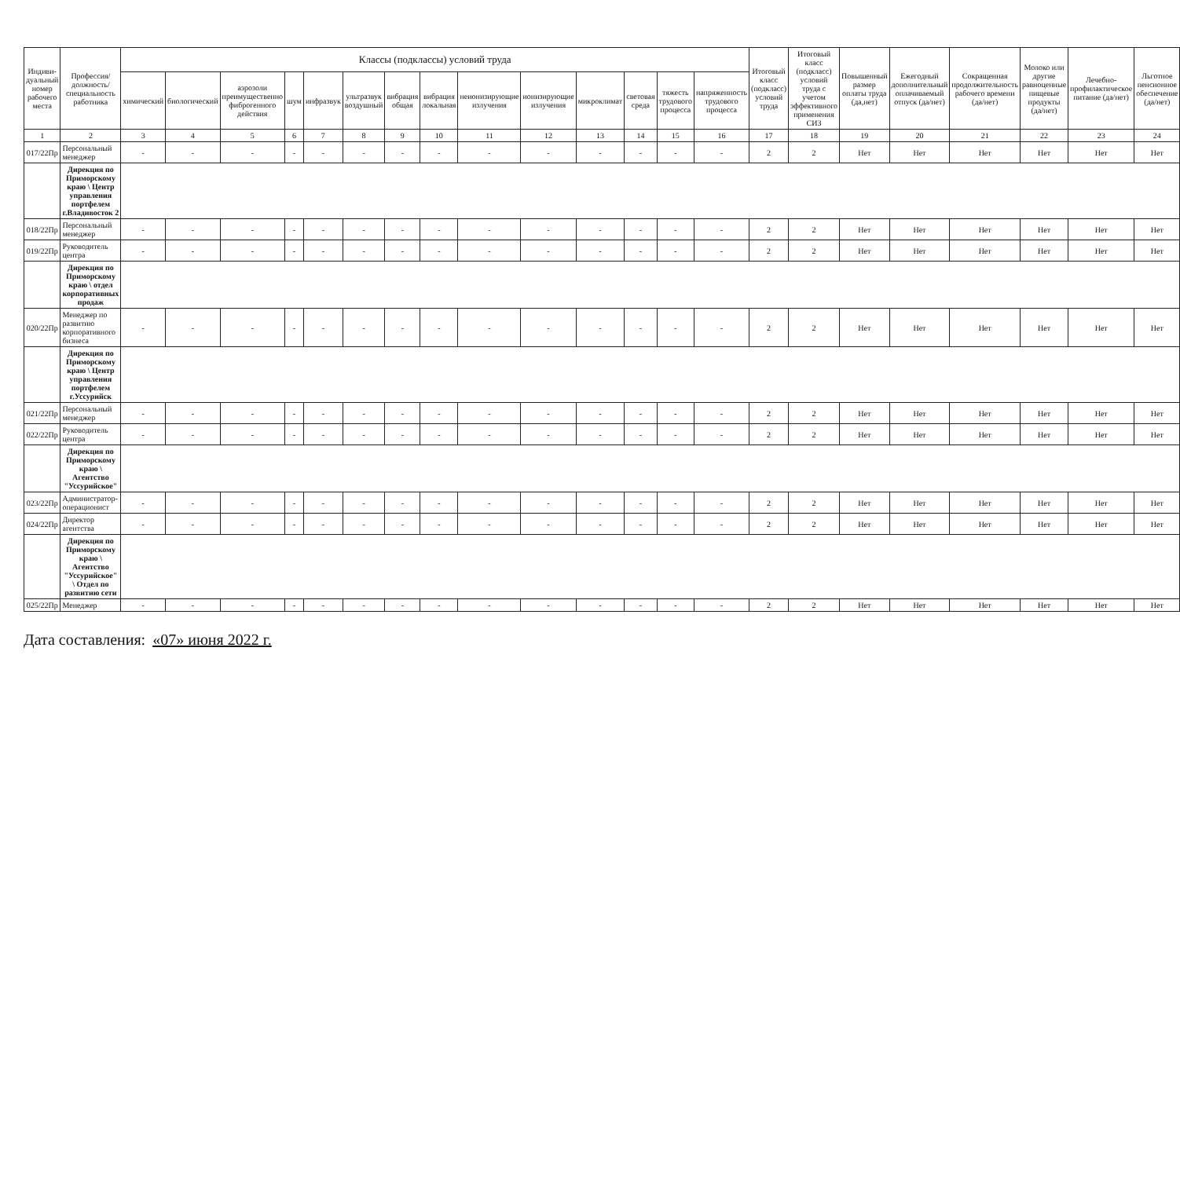| Индиви-дуальный номер рабочего места | Профессия/ должность/ специальность работника | Классы (подклассы) условий труда | | | | | | | | | | | | | | Итоговый класс (подкласс) условий труда | Итоговый класс (подкласс) условий труда с учетом эффективного применения СИЗ | Повышенный размер оплаты труда (да,нет) | Ежегодный дополнительный оплачиваемый отпуск (да/нет) | Сокращенная продолжительность рабочего времени (да/нет) | Молоко или другие равноценные пищевые продукты (да/нет) | Лечебно-профилактическое питание (да/нет) | Льготное пенсионное обеспечение (да/нет) |
| --- | --- | --- | --- | --- | --- | --- | --- | --- | --- | --- | --- | --- | --- | --- | --- | --- | --- | --- | --- | --- | --- | --- | --- |
| | | химический | биологический | аэрозоли преимущественно фиброгенного действия | шум | инфразвук | ультразвук воздушный | вибрация общая | вибрация локальная | неионизирующие излучения | ионизирующие излучения | микроклимат | световая среда | тяжесть трудового процесса | напряженность трудового процесса | | | | | | | | |
| 1 | 2 | 3 | 4 | 5 | 6 | 7 | 8 | 9 | 10 | 11 | 12 | 13 | 14 | 15 | 16 | 17 | 18 | 19 | 20 | 21 | 22 | 23 | 24 |
| 017/22Пр | Персональный менеджер | - | - | - | - | - | - | - | - | - | - | - | - | - | - | 2 | 2 | Нет | Нет | Нет | Нет | Нет | Нет |
| | Дирекция по Приморскому краю \ Центр управления портфелем г.Владивосток 2 | | | | | | | | | | | | | | | | | | | | | | |
| 018/22Пр | Персональный менеджер | - | - | - | - | - | - | - | - | - | - | - | - | - | - | 2 | 2 | Нет | Нет | Нет | Нет | Нет | Нет |
| 019/22Пр | Руководитель центра | - | - | - | - | - | - | - | - | - | - | - | - | - | - | 2 | 2 | Нет | Нет | Нет | Нет | Нет | Нет |
| | Дирекция по Приморскому краю \ отдел корпоративных продаж | | | | | | | | | | | | | | | | | | | | | | |
| 020/22Пр | Менеджер по развитию корпоративного бизнеса | - | - | - | - | - | - | - | - | - | - | - | - | - | - | 2 | 2 | Нет | Нет | Нет | Нет | Нет | Нет |
| | Дирекция по Приморскому краю \ Центр управления портфелем г.Уссурийск | | | | | | | | | | | | | | | | | | | | | | |
| 021/22Пр | Персональный менеджер | - | - | - | - | - | - | - | - | - | - | - | - | - | - | 2 | 2 | Нет | Нет | Нет | Нет | Нет | Нет |
| 022/22Пр | Руководитель центра | - | - | - | - | - | - | - | - | - | - | - | - | - | - | 2 | 2 | Нет | Нет | Нет | Нет | Нет | Нет |
| | Дирекция по Приморскому краю \ Агентство "Уссурийское" | | | | | | | | | | | | | | | | | | | | | | |
| 023/22Пр | Администратор-операционист | - | - | - | - | - | - | - | - | - | - | - | - | - | - | 2 | 2 | Нет | Нет | Нет | Нет | Нет | Нет |
| 024/22Пр | Директор агентства | - | - | - | - | - | - | - | - | - | - | - | - | - | - | 2 | 2 | Нет | Нет | Нет | Нет | Нет | Нет |
| | Дирекция по Приморскому краю \ Агентство "Уссурийское" \ Отдел по развитию сети | | | | | | | | | | | | | | | | | | | | | | |
| 025/22Пр | Менеджер | - | - | - | - | - | - | - | - | - | - | - | - | - | - | 2 | 2 | Нет | Нет | Нет | Нет | Нет | Нет |
Дата составления: «07» июня 2022 г.